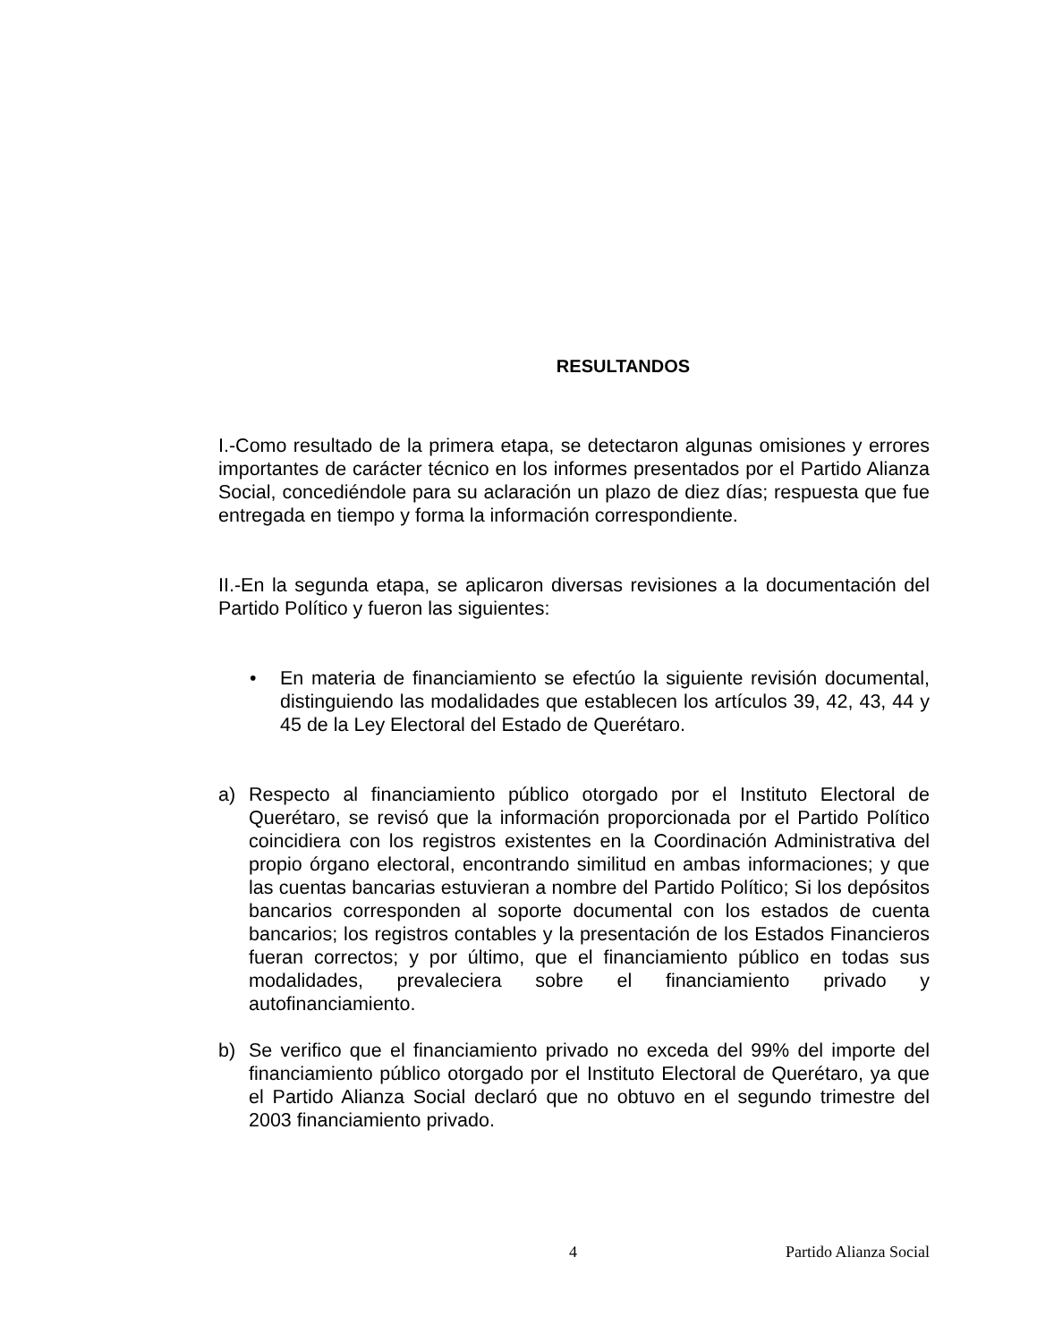RESULTANDOS
I.-Como resultado de la primera etapa, se detectaron algunas omisiones y errores importantes de carácter técnico en los informes presentados por el Partido Alianza Social, concediéndole para su aclaración un plazo de diez días; respuesta que fue entregada en tiempo y forma la información correspondiente.
II.-En la segunda etapa, se aplicaron diversas revisiones a la documentación del Partido Político y fueron las siguientes:
• En materia de financiamiento se efectúo la siguiente revisión documental, distinguiendo las modalidades que establecen los artículos 39, 42, 43, 44 y 45 de la Ley Electoral del Estado de Querétaro.
a) Respecto al financiamiento público otorgado por el Instituto Electoral de Querétaro, se revisó que la información proporcionada por el Partido Político coincidiera con los registros existentes en la Coordinación Administrativa del propio órgano electoral, encontrando similitud en ambas informaciones; y que las cuentas bancarias estuvieran a nombre del Partido Político; Si los depósitos bancarios corresponden al soporte documental con los estados de cuenta bancarios; los registros contables y la presentación de los Estados Financieros fueran correctos; y por último, que el financiamiento público en todas sus modalidades, prevaleciera sobre el financiamiento privado y autofinanciamiento.
b) Se verifico que el financiamiento privado no exceda del 99% del importe del financiamiento público otorgado por el Instituto Electoral de Querétaro, ya que el Partido Alianza Social declaró que no obtuvo en el segundo trimestre del 2003 financiamiento privado.
4 Partido Alianza Social